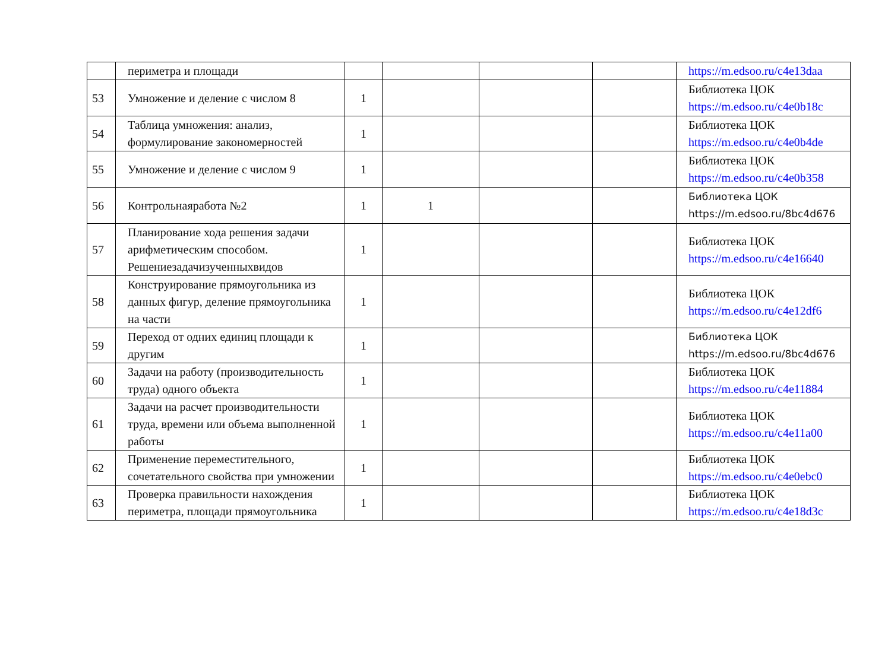| | периметра и площади | | | | | https://m.edsoo.ru/c4e13daa |
| 53 | Умножение и деление с числом 8 | 1 | | | | Библиотека ЦОК https://m.edsoo.ru/c4e0b18c |
| 54 | Таблица умножения: анализ, формулирование закономерностей | 1 | | | | Библиотека ЦОК https://m.edsoo.ru/c4e0b4de |
| 55 | Умножение и деление с числом 9 | 1 | | | | Библиотека ЦОК https://m.edsoo.ru/c4e0b358 |
| 56 | Контрольнаяработа №2 | 1 | 1 | | | Библиотека ЦОК https://m.edsoo.ru/8bc4d676 |
| 57 | Планирование хода решения задачи арифметическим способом. Решениезадачизученныхвидов | 1 | | | | Библиотека ЦОК https://m.edsoo.ru/c4e16640 |
| 58 | Конструирование прямоугольника из данных фигур, деление прямоугольника на части | 1 | | | | Библиотека ЦОК https://m.edsoo.ru/c4e12df6 |
| 59 | Переход от одних единиц площади к другим | 1 | | | | Библиотека ЦОК https://m.edsoo.ru/8bc4d676 |
| 60 | Задачи на работу (производительность труда) одного объекта | 1 | | | | Библиотека ЦОК https://m.edsoo.ru/c4e11884 |
| 61 | Задачи на расчет производительности труда, времени или объема выполненной работы | 1 | | | | Библиотека ЦОК https://m.edsoo.ru/c4e11a00 |
| 62 | Применение переместительного, сочетательного свойства при умножении | 1 | | | | Библиотека ЦОК https://m.edsoo.ru/c4e0ebc0 |
| 63 | Проверка правильности нахождения периметра, площади прямоугольника | 1 | | | | Библиотека ЦОК https://m.edsoo.ru/c4e18d3c |